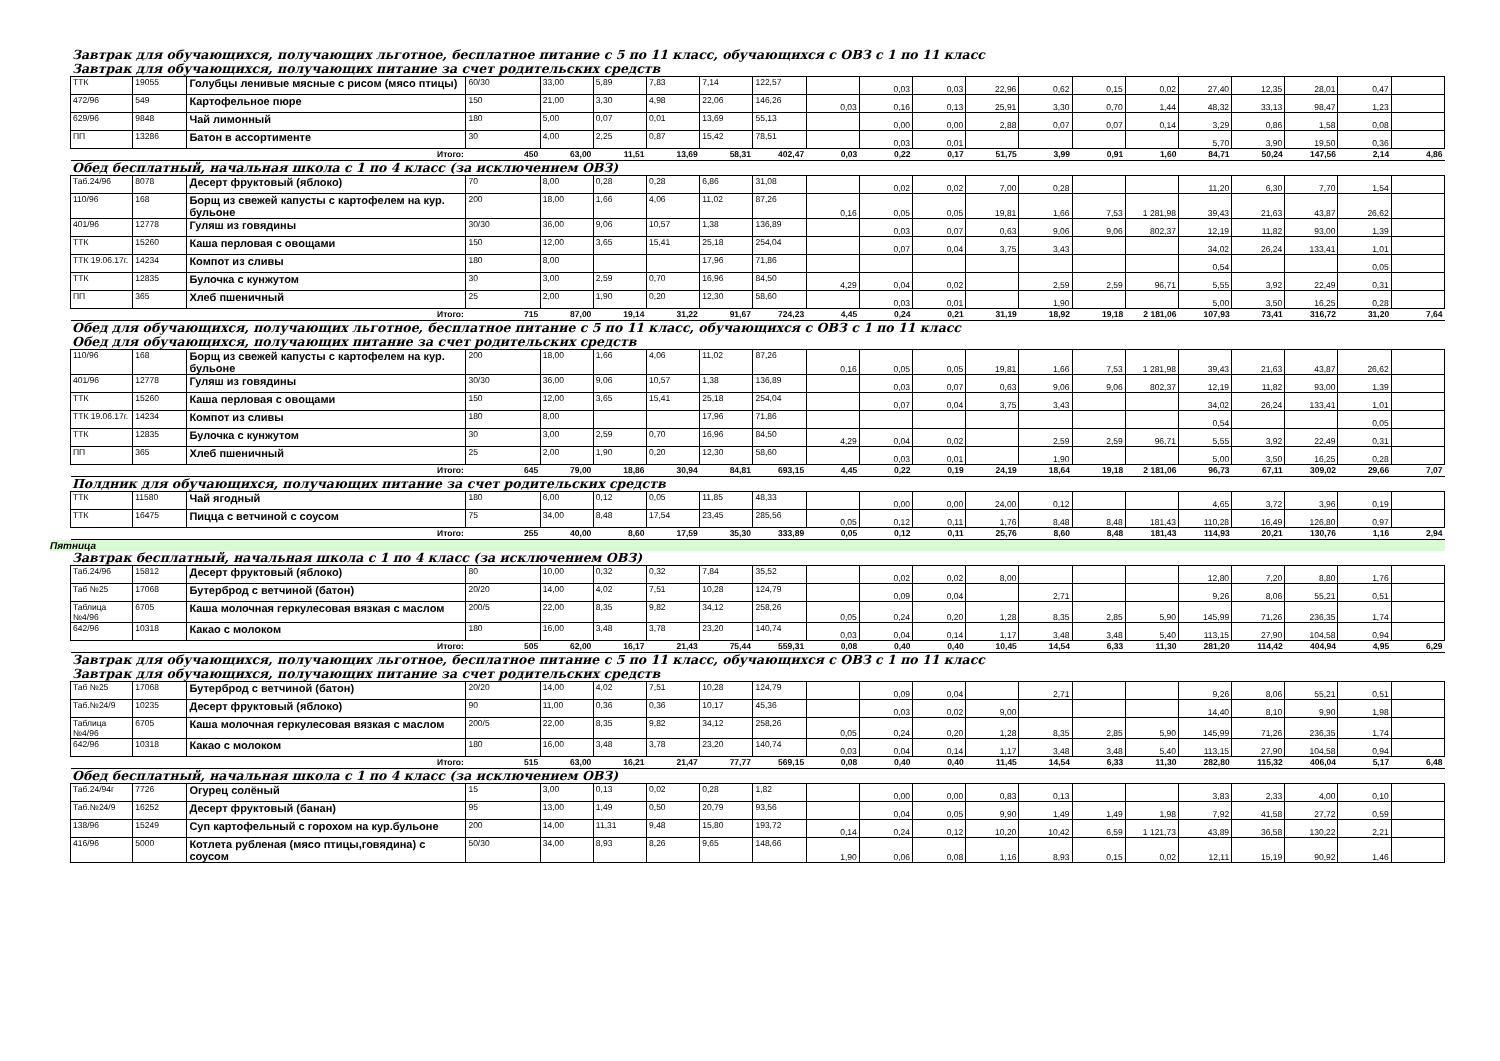Завтрак для обучающихся, получающих льготное, бесплатное питание с 5 по 11 класс, обучающихся с ОВЗ с 1 по 11 класс
Завтрак для обучающихся, получающих питание за счет родительских средств
| ТТК | 19055 | Голубцы ленивые мясные с рисом (мясо птицы) | 60/30 | 33,00 | 5,89 | 7,83 | 7,14 | 122,57 | | 0,03 | 0,03 | 22,96 | 0,62 | 0,15 | 0,02 | 27,40 | 12,35 | 28,01 | 0,47 | |
| 472/96 | 549 | Картофельное пюре | 150 | 21,00 | 3,30 | 4,98 | 22,06 | 146,26 | 0,03 | 0,16 | 0,13 | 25,91 | 3,30 | 0,70 | 1,44 | 48,32 | 33,13 | 98,47 | 1,23 | |
| 629/96 | 9848 | Чай лимонный | 180 | 5,00 | 0,07 | 0,01 | 13,69 | 55,13 | | 0,00 | 0,00 | 2,88 | 0,07 | 0,07 | 0,14 | 3,29 | 0,86 | 1,58 | 0,08 | |
| ПП | 13286 | Батон в ассортименте | 30 | 4,00 | 2,25 | 0,87 | 15,42 | 78,51 | | 0,03 | 0,01 | | | | | 5,70 | 3,90 | 19,50 | 0,36 | |
| | | Итого: | 450 | 63,00 | 11,51 | 13,69 | 58,31 | 402,47 | 0,03 | 0,22 | 0,17 | 51,75 | 3,99 | 0,91 | 1,60 | 84,71 | 50,24 | 147,56 | 2,14 | 4,86 |
Обед бесплатный, начальная школа с 1 по 4 класс (за исключением ОВЗ)
| Таб.24/96 | 8078 | Десерт фруктовый (яблоко) | 70 | 8,00 | 0,28 | 0,28 | 6,86 | 31,08 | | 0,02 | 0,02 | 7,00 | 0,28 | | | 11,20 | 6,30 | 7,70 | 1,54 | |
| 110/96 | 168 | Борщ из свежей капусты с картофелем на кур. бульоне | 200 | 18,00 | 1,66 | 4,06 | 11,02 | 87,26 | 0,16 | 0,05 | 0,05 | 19,81 | 1,66 | 7,53 | 1 281,98 | 39,43 | 21,63 | 43,87 | 26,62 | |
| 401/96 | 12778 | Гуляш из говядины | 30/30 | 36,00 | 9,06 | 10,57 | 1,38 | 136,89 | | 0,03 | 0,07 | 0,63 | 9,06 | 9,06 | 802,37 | 12,19 | 11,82 | 93,00 | 1,39 | |
| ТТК | 15260 | Каша перловая с овощами | 150 | 12,00 | 3,65 | 15,41 | 25,18 | 254,04 | | 0,07 | 0,04 | 3,75 | 3,43 | | | 34,02 | 26,24 | 133,41 | 1,01 | |
| ТТК 19.06.17г. | 14234 | Компот из сливы | 180 | 8,00 | | | 17,96 | 71,86 | | | | | | | | 0,54 | | | 0,05 | |
| ТТК | 12835 | Булочка с кунжутом | 30 | 3,00 | 2,59 | 0,70 | 16,96 | 84,50 | 4,29 | 0,04 | 0,02 | | 2,59 | 2,59 | 96,71 | 5,55 | 3,92 | 22,49 | 0,31 | |
| ПП | 365 | Хлеб пшеничный | 25 | 2,00 | 1,90 | 0,20 | 12,30 | 58,60 | | 0,03 | 0,01 | | 1,90 | | | 5,00 | 3,50 | 16,25 | 0,28 | |
| | | Итого: | 715 | 87,00 | 19,14 | 31,22 | 91,67 | 724,23 | 4,45 | 0,24 | 0,21 | 31,19 | 18,92 | 19,18 | 2 181,06 | 107,93 | 73,41 | 316,72 | 31,20 | 7,64 |
Обед для обучающихся, получающих льготное, бесплатное питание с 5 по 11 класс, обучающихся с ОВЗ с 1 по 11 класс
Обед для обучающихся, получающих питание за счет родительских средств
| 110/96 | 168 | Борщ из свежей капусты с картофелем на кур. бульоне | 200 | 18,00 | 1,66 | 4,06 | 11,02 | 87,26 | 0,16 | 0,05 | 0,05 | 19,81 | 1,66 | 7,53 | 1 281,98 | 39,43 | 21,63 | 43,87 | 26,62 | |
| 401/96 | 12778 | Гуляш из говядины | 30/30 | 36,00 | 9,06 | 10,57 | 1,38 | 136,89 | | 0,03 | 0,07 | 0,63 | 9,06 | 9,06 | 802,37 | 12,19 | 11,82 | 93,00 | 1,39 | |
| ТТК | 15260 | Каша перловая с овощами | 150 | 12,00 | 3,65 | 15,41 | 25,18 | 254,04 | | 0,07 | 0,04 | 3,75 | 3,43 | | | 34,02 | 26,24 | 133,41 | 1,01 | |
| ТТК 19.06.17г. | 14234 | Компот из сливы | 180 | 8,00 | | | 17,96 | 71,86 | | | | | | | | 0,54 | | | 0,05 | |
| ТТК | 12835 | Булочка с кунжутом | 30 | 3,00 | 2,59 | 0,70 | 16,96 | 84,50 | 4,29 | 0,04 | 0,02 | | 2,59 | 2,59 | 96,71 | 5,55 | 3,92 | 22,49 | 0,31 | |
| ПП | 365 | Хлеб пшеничный | 25 | 2,00 | 1,90 | 0,20 | 12,30 | 58,60 | | 0,03 | 0,01 | | 1,90 | | | 5,00 | 3,50 | 16,25 | 0,28 | |
| | | Итого: | 645 | 79,00 | 18,86 | 30,94 | 84,81 | 693,15 | 4,45 | 0,22 | 0,19 | 24,19 | 18,64 | 19,18 | 2 181,06 | 96,73 | 67,11 | 309,02 | 29,66 | 7,07 |
Полдник для обучающихся, получающих питание за счет родительских средств
| ТТК | 11580 | Чай ягодный | 180 | 6,00 | 0,12 | 0,05 | 11,85 | 48,33 | | 0,00 | 0,00 | 24,00 | 0,12 | | | 4,65 | 3,72 | 3,96 | 0,19 | |
| ТТК | 16475 | Пицца с ветчиной с соусом | 75 | 34,00 | 8,48 | 17,54 | 23,45 | 285,56 | 0,05 | 0,12 | 0,11 | 1,76 | 8,48 | 8,48 | 181,43 | 110,28 | 16,49 | 126,80 | 0,97 | |
| | | Итого: | 255 | 40,00 | 8,60 | 17,59 | 35,30 | 333,89 | 0,05 | 0,12 | 0,11 | 25,76 | 8,60 | 8,48 | 181,43 | 114,93 | 20,21 | 130,76 | 1,16 | 2,94 |
Пятница
Завтрак бесплатный, начальная школа с 1 по 4 класс (за исключением ОВЗ)
| Таб.24/96 | 15812 | Десерт фруктовый (яблоко) | 80 | 10,00 | 0,32 | 0,32 | 7,84 | 35,52 | | 0,02 | 0,02 | 8,00 | | | | 12,80 | 7,20 | 8,80 | 1,76 | |
| Таб №25 | 17068 | Бутерброд с ветчиной (батон) | 20/20 | 14,00 | 4,02 | 7,51 | 10,28 | 124,79 | | 0,09 | 0,04 | | 2,71 | | | 9,26 | 8,06 | 55,21 | 0,51 | |
| Таблица №4/96 | 6705 | Каша молочная геркулесовая вязкая с маслом | 200/5 | 22,00 | 8,35 | 9,82 | 34,12 | 258,26 | 0,05 | 0,24 | 0,20 | 1,28 | 8,35 | 2,85 | 5,90 | 145,99 | 71,26 | 236,35 | 1,74 | |
| 642/96 | 10318 | Какао с молоком | 180 | 16,00 | 3,48 | 3,78 | 23,20 | 140,74 | 0,03 | 0,04 | 0,14 | 1,17 | 3,48 | 3,48 | 5,40 | 113,15 | 27,90 | 104,58 | 0,94 | |
| | | Итого: | 505 | 62,00 | 16,17 | 21,43 | 75,44 | 559,31 | 0,08 | 0,40 | 0,40 | 10,45 | 14,54 | 6,33 | 11,30 | 281,20 | 114,42 | 404,94 | 4,95 | 6,29 |
Завтрак для обучающихся, получающих льготное, бесплатное питание с 5 по 11 класс, обучающихся с ОВЗ с 1 по 11 класс
Завтрак для обучающихся, получающих питание за счет родительских средств
| Таб №25 | 17068 | Бутерброд с ветчиной (батон) | 20/20 | 14,00 | 4,02 | 7,51 | 10,28 | 124,79 | | 0,09 | 0,04 | | 2,71 | | | 9,26 | 8,06 | 55,21 | 0,51 | |
| Таб.№24/9 | 10235 | Десерт фруктовый (яблоко) | 90 | 11,00 | 0,36 | 0,36 | 10,17 | 45,36 | | 0,03 | 0,02 | 9,00 | | | | 14,40 | 8,10 | 9,90 | 1,98 | |
| Таблица №4/96 | 6705 | Каша молочная геркулесовая вязкая с маслом | 200/5 | 22,00 | 8,35 | 9,82 | 34,12 | 258,26 | 0,05 | 0,24 | 0,20 | 1,28 | 8,35 | 2,85 | 5,90 | 145,99 | 71,26 | 236,35 | 1,74 | |
| 642/96 | 10318 | Какао с молоком | 180 | 16,00 | 3,48 | 3,78 | 23,20 | 140,74 | 0,03 | 0,04 | 0,14 | 1,17 | 3,48 | 3,48 | 5,40 | 113,15 | 27,90 | 104,58 | 0,94 | |
| | | Итого: | 515 | 63,00 | 16,21 | 21,47 | 77,77 | 569,15 | 0,08 | 0,40 | 0,40 | 11,45 | 14,54 | 6,33 | 11,30 | 282,80 | 115,32 | 406,04 | 5,17 | 6,48 |
Обед бесплатный, начальная школа с 1 по 4 класс (за исключением ОВЗ)
| Таб.24/94г | 7726 | Огурец солёный | 15 | 3,00 | 0,13 | 0,02 | 0,28 | 1,82 | | 0,00 | 0,00 | 0,83 | 0,13 | | | 3,83 | 2,33 | 4,00 | 0,10 | |
| Таб.№24/9 | 16252 | Десерт фруктовый (банан) | 95 | 13,00 | 1,49 | 0,50 | 20,79 | 93,56 | | 0,04 | 0,05 | 9,90 | 1,49 | 1,49 | 1,98 | 7,92 | 41,58 | 27,72 | 0,59 | |
| 138/96 | 15249 | Суп картофельный с горохом на кур.бульоне | 200 | 14,00 | 11,31 | 9,48 | 15,80 | 193,72 | 0,14 | 0,24 | 0,12 | 10,20 | 10,42 | 6,59 | 1 121,73 | 43,89 | 36,58 | 130,22 | 2,21 | |
| 416/96 | 5000 | Котлета рубленая (мясо птицы,говядина) с соусом | 50/30 | 34,00 | 8,93 | 8,26 | 9,65 | 148,66 | 1,90 | 0,06 | 0,08 | 1,16 | 8,93 | 0,15 | 0,02 | 12,11 | 15,19 | 90,92 | 1,46 | |